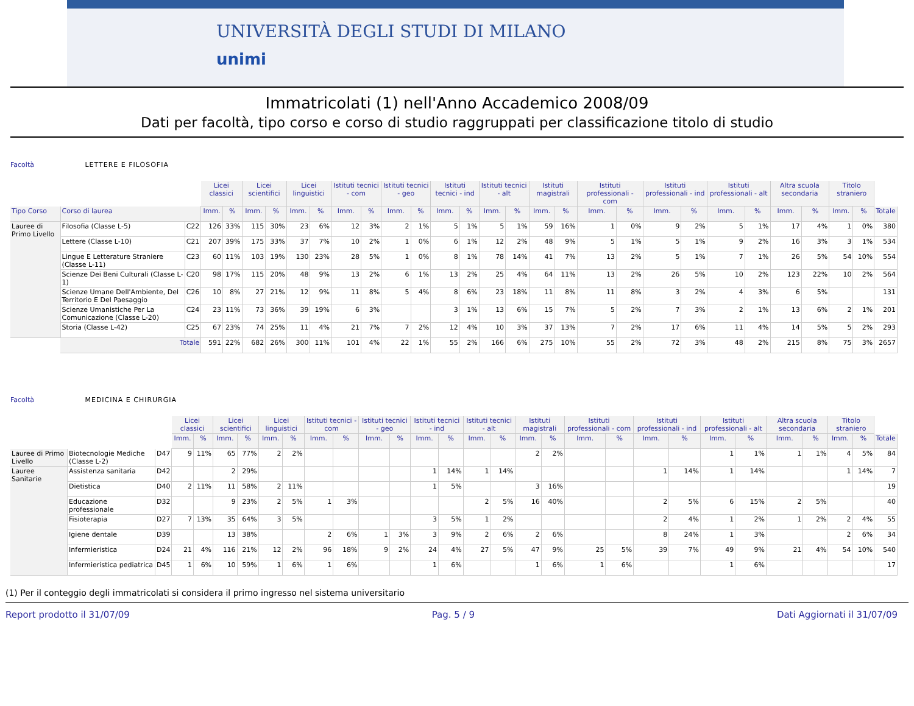UNIVERSITÀ DEGLI STUDI DI MILANO
unimi
Immatricolati (1) nell'Anno Accademico 2008/09
Dati per facoltà, tipo corso e corso di studio raggruppati per classificazione titolo di studio
Facoltà LETTERE E FILOSOFIA
| | | | Licei classici | | Licei scientifici | | Licei linguistici | | Istituti tecnici - com | | Istituti tecnici - geo | | Istituti tecnici - ind | | Istituti tecnici - alt | | Istituti magistrali | | Istituti professionali - com | | Istituti professionali - ind | | Istituti professionali - alt | | Altra scuola secondaria | | Titolo straniero | | |
| Tipo Corso | Corso di laurea | | Imm. | % | Imm. | % | Imm. | % | Imm. | % | Imm. | % | Imm. | % | Imm. | % | Imm. | % | Imm. | % | Imm. | % | Imm. | % | Imm. | % | Imm. | % | Totale |
| Lauree di Primo Livello | Filosofia (Classe L-5) | C22 | 126 | 33% | 115 | 30% | 23 | 6% | 12 | 3% | 2 | 1% | 5 | 1% | 5 | 1% | 59 | 16% | 1 | 0% | 9 | 2% | 5 | 1% | 17 | 4% | 1 | 0% | 380 |
| | Lettere (Classe L-10) | C21 | 207 | 39% | 175 | 33% | 37 | 7% | 10 | 2% | 1 | 0% | 6 | 1% | 12 | 2% | 48 | 9% | 5 | 1% | 5 | 1% | 9 | 2% | 16 | 3% | 3 | 1% | 534 |
| | Lingue E Letterature Straniere (Classe L-11) | C23 | 60 | 11% | 103 | 19% | 130 | 23% | 28 | 5% | 1 | 0% | 8 | 1% | 78 | 14% | 41 | 7% | 13 | 2% | 5 | 1% | 7 | 1% | 26 | 5% | 54 | 10% | 554 |
| | Scienze Dei Beni Culturali (Classe L-1) | C20 | 98 | 17% | 115 | 20% | 48 | 9% | 13 | 2% | 6 | 1% | 13 | 2% | 25 | 4% | 64 | 11% | 13 | 2% | 26 | 5% | 10 | 2% | 123 | 22% | 10 | 2% | 564 |
| | Scienze Umane Dell'Ambiente, Del Territorio E Del Paesaggio | C26 | 10 | 8% | 27 | 21% | 12 | 9% | 11 | 8% | 5 | 4% | 8 | 6% | 23 | 18% | 11 | 8% | 11 | 8% | 3 | 2% | 4 | 3% | 6 | 5% | | | 131 |
| | Scienze Umanistiche Per La Comunicazione (Classe L-20) | C24 | 23 | 11% | 73 | 36% | 39 | 19% | 6 | 3% | | | 3 | 1% | 13 | 6% | 15 | 7% | 5 | 2% | 7 | 3% | 2 | 1% | 13 | 6% | 2 | 1% | 201 |
| | Storia (Classe L-42) | C25 | 67 | 23% | 74 | 25% | 11 | 4% | 21 | 7% | 7 | 2% | 12 | 4% | 10 | 3% | 37 | 13% | 7 | 2% | 17 | 6% | 11 | 4% | 14 | 5% | 5 | 2% | 293 |
| | Totale | | 591 | 22% | 682 | 26% | 300 | 11% | 101 | 4% | 22 | 1% | 55 | 2% | 166 | 6% | 275 | 10% | 55 | 2% | 72 | 3% | 48 | 2% | 215 | 8% | 75 | 3% | 2657 |
Facoltà MEDICINA E CHIRURGIA
| | | | Licei classici | | Licei scientifici | | Licei linguistici | | Istituti tecnici - com | | Istituti tecnici - geo | | Istituti tecnici - ind | | Istituti tecnici - alt | | Istituti magistrali | | Istituti professionali - com | | Istituti professionali - ind | | Istituti professionali - alt | | Altra scuola secondaria | | Titolo straniero | | |
| | | | Imm. | % | Imm. | % | Imm. | % | Imm. | % | Imm. | % | Imm. | % | Imm. | % | Imm. | % | Imm. | % | Imm. | % | Imm. | % | Imm. | % | Imm. | % | Totale |
| Lauree di Primo Livello | Biotecnologie Mediche (Classe L-2) | D47 | 9 | 11% | 65 | 77% | 2 | 2% | | | | | | | | | 2 | 2% | | | | | 1 | 1% | 1 | 1% | 4 | 5% | 84 |
| Lauree Sanitarie | Assistenza sanitaria | D42 | | | 2 | 29% | | | | | | | 1 | 14% | 1 | 14% | | | | | 1 | 14% | 1 | 14% | | | 1 | 14% | 7 |
| | Dietistica | D40 | 2 | 11% | 11 | 58% | 2 | 11% | | | | | 1 | 5% | | | 3 | 16% | | | | | | | | | | | 19 |
| | Educazione professionale | D32 | | | 9 | 23% | 2 | 5% | 1 | 3% | | | | | 2 | 5% | 16 | 40% | | | 2 | 5% | 6 | 15% | 2 | 5% | | | 40 |
| | Fisioterapia | D27 | 7 | 13% | 35 | 64% | 3 | 5% | | | | | 3 | 5% | 1 | 2% | | | | | 2 | 4% | 1 | 2% | 1 | 2% | 2 | 4% | 55 |
| | Igiene dentale | D39 | | | 13 | 38% | | | 2 | 6% | 1 | 3% | 3 | 9% | 2 | 6% | 2 | 6% | | | 8 | 24% | 1 | 3% | | | 2 | 6% | 34 |
| | Infermieristica | D24 | 21 | 4% | 116 | 21% | 12 | 2% | 96 | 18% | 9 | 2% | 24 | 4% | 27 | 5% | 47 | 9% | 25 | 5% | 39 | 7% | 49 | 9% | 21 | 4% | 54 | 10% | 540 |
| | Infermieristica pediatrica | D45 | 1 | 6% | 10 | 59% | 1 | 6% | 1 | 6% | | | 1 | 6% | | | 1 | 6% | 1 | 6% | | | 1 | 6% | | | | | 17 |
(1) Per il conteggio degli immatricolati si considera il primo ingresso nel sistema universitario
Report prodotto il 31/07/09 Pag. 5 / 9 Dati Aggiornati il 31/07/09